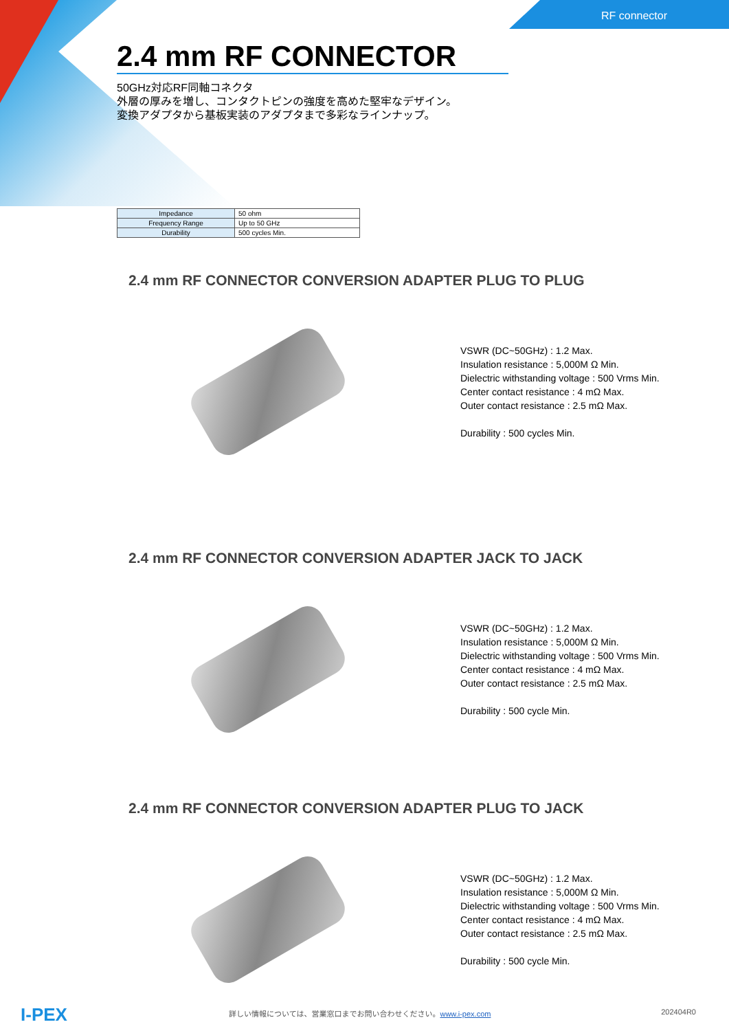RF connector
2.4 mm RF CONNECTOR
50GHz対応RF同軸コネクタ
外層の厚みを増し、コンタクトピンの強度を高めた堅牢なデザイン。
変換アダプタから基板実装のアダプタまで多彩なラインナップ。
| Impedance | 50 ohm |
| Frequency Range | Up to 50 GHz |
| Durability | 500 cycles Min. |
2.4 mm RF CONNECTOR CONVERSION ADAPTER PLUG TO PLUG
VSWR (DC~50GHz) : 1.2 Max.
Insulation resistance : 5,000M Ω Min.
Dielectric withstanding voltage : 500 Vrms Min.
Center contact resistance : 4 mΩ Max.
Outer contact resistance : 2.5 mΩ Max.
Durability : 500 cycles Min.
2.4 mm RF CONNECTOR CONVERSION ADAPTER JACK TO JACK
VSWR (DC~50GHz) : 1.2 Max.
Insulation resistance : 5,000M Ω Min.
Dielectric withstanding voltage : 500 Vrms Min.
Center contact resistance : 4 mΩ Max.
Outer contact resistance : 2.5 mΩ Max.
Durability : 500 cycle Min.
2.4 mm RF CONNECTOR CONVERSION ADAPTER PLUG TO JACK
VSWR (DC~50GHz) : 1.2 Max.
Insulation resistance : 5,000M Ω Min.
Dielectric withstanding voltage : 500 Vrms Min.
Center contact resistance : 4 mΩ Max.
Outer contact resistance : 2.5 mΩ Max.
Durability : 500 cycle Min.
I-PEX
詳しい情報については、営業窓口までお問い合わせください。www.i-pex.com 202404R0